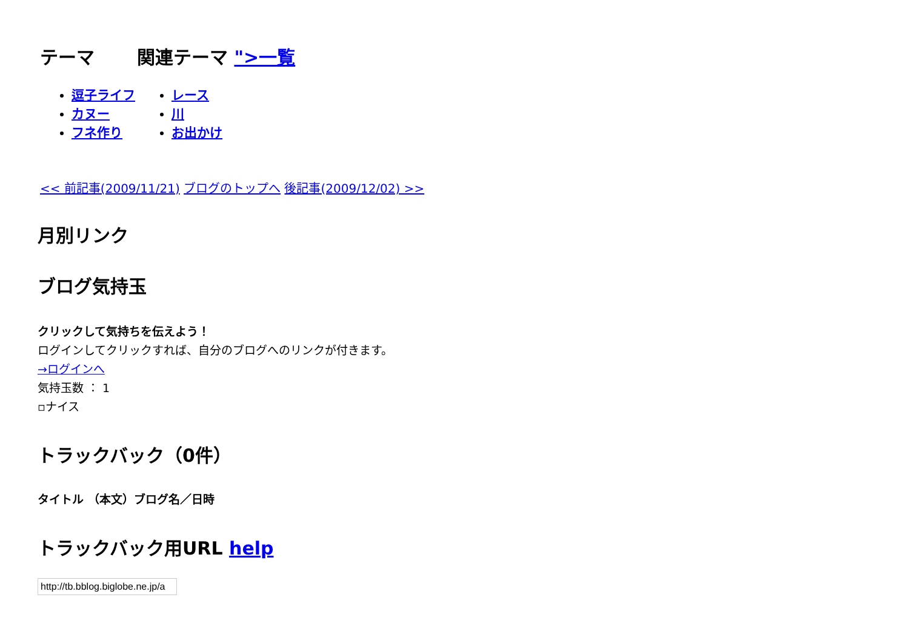テーマ 関連テーマ ">一覧
逗子ライフ
カヌー
フネ作り
レース
川
お出かけ
<< 前記事(2009/11/21) ブログのトップへ 後記事(2009/12/02) >>
月別リンク
ブログ気持玉
クリックして気持ちを伝えよう！
ログインしてクリックすれば、自分のブログへのリンクが付きます。
→ログインへ
気持玉数 ： 1
▫ナイス
トラックバック（0件）
タイトル （本文）ブログ名／日時
トラックバック用URL help